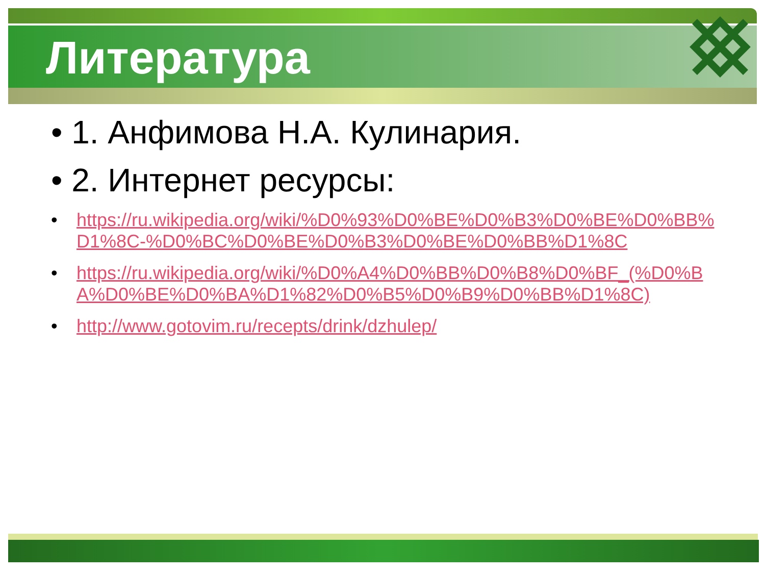Литература
• 1. Анфимова Н.А. Кулинария.
• 2. Интернет ресурсы:
• https://ru.wikipedia.org/wiki/%D0%93%D0%BE%D0%B3%D0%BE%D0%BB%D1%8C-%D0%BC%D0%BE%D0%B3%D0%BE%D0%BB%D1%8C
• https://ru.wikipedia.org/wiki/%D0%A4%D0%BB%D0%B8%D0%BF_(%D0%BA%D0%BE%D0%BA%D1%82%D0%B5%D0%B9%D0%BB%D1%8C)
• http://www.gotovim.ru/recepts/drink/dzhulep/